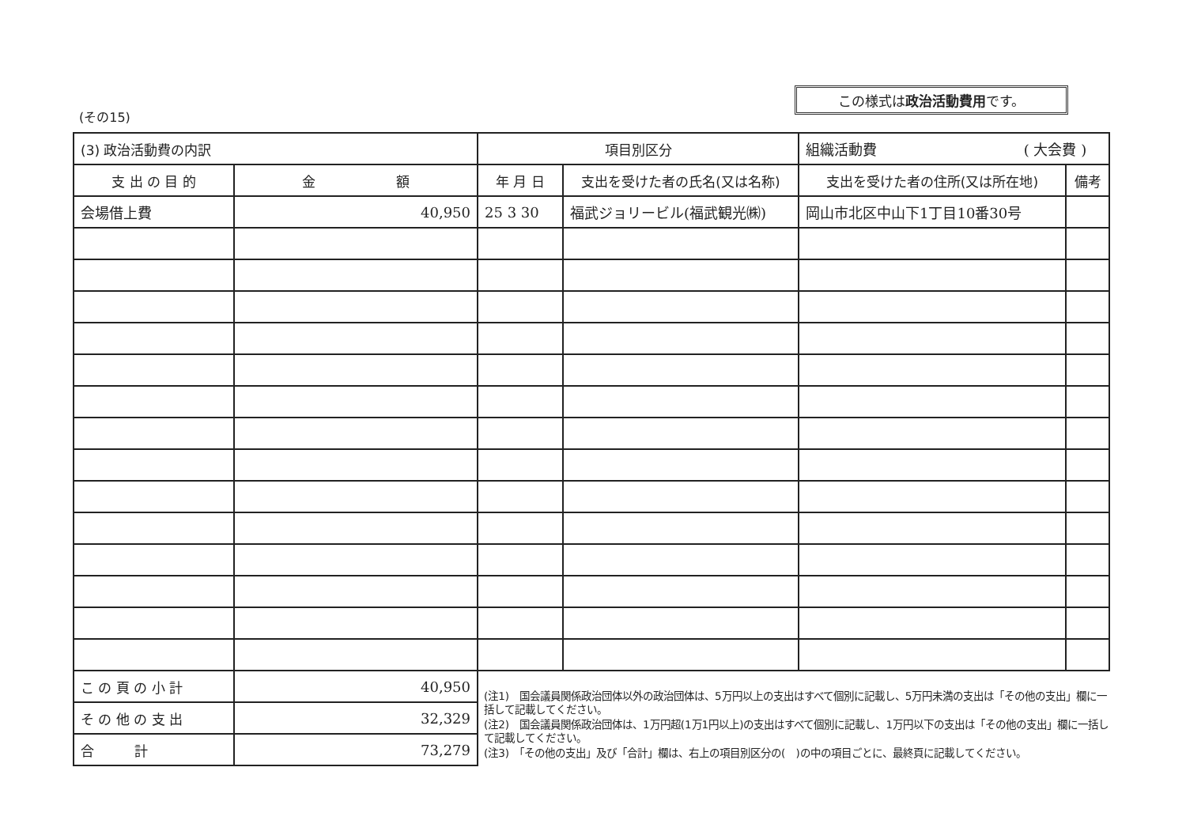(その15)
この様式は政治活動費用です。
| (3) 政治活動費の内訳 | | 項目別区分 | | 組織活動費 ( 大会費 ) | |
| 支 出 の 目 的 | 金 額 | 年 月 日 | 支出を受けた者の氏名(又は名称) | 支出を受けた者の住所(又は所在地) | 備考 |
| 会場借上費 | 40,950 | 25 3 30 | 福武ジョリービル(福武観光㈱) | 岡山市北区中山下1丁目10番30号 | |
| こ の 頁 の 小 計 | 40,950 | | | | |
| そ の 他 の 支 出 | 32,329 | | | | |
| 合 計 | 73,279 | | | | |
(注1)　国会議員関係政治団体以外の政治団体は、5万円以上の支出はすべて個別に記載し、5万円未満の支出は「その他の支出」欄に一括して記載してください。
(注2)　国会議員関係政治団体は、1万円超(1万1円以上)の支出はすべて個別に記載し、1万円以下の支出は「その他の支出」欄に一括して記載してください。
(注3)　「その他の支出」及び「合計」欄は、右上の項目別区分の(　)の中の項目ごとに、最終頁に記載してください。